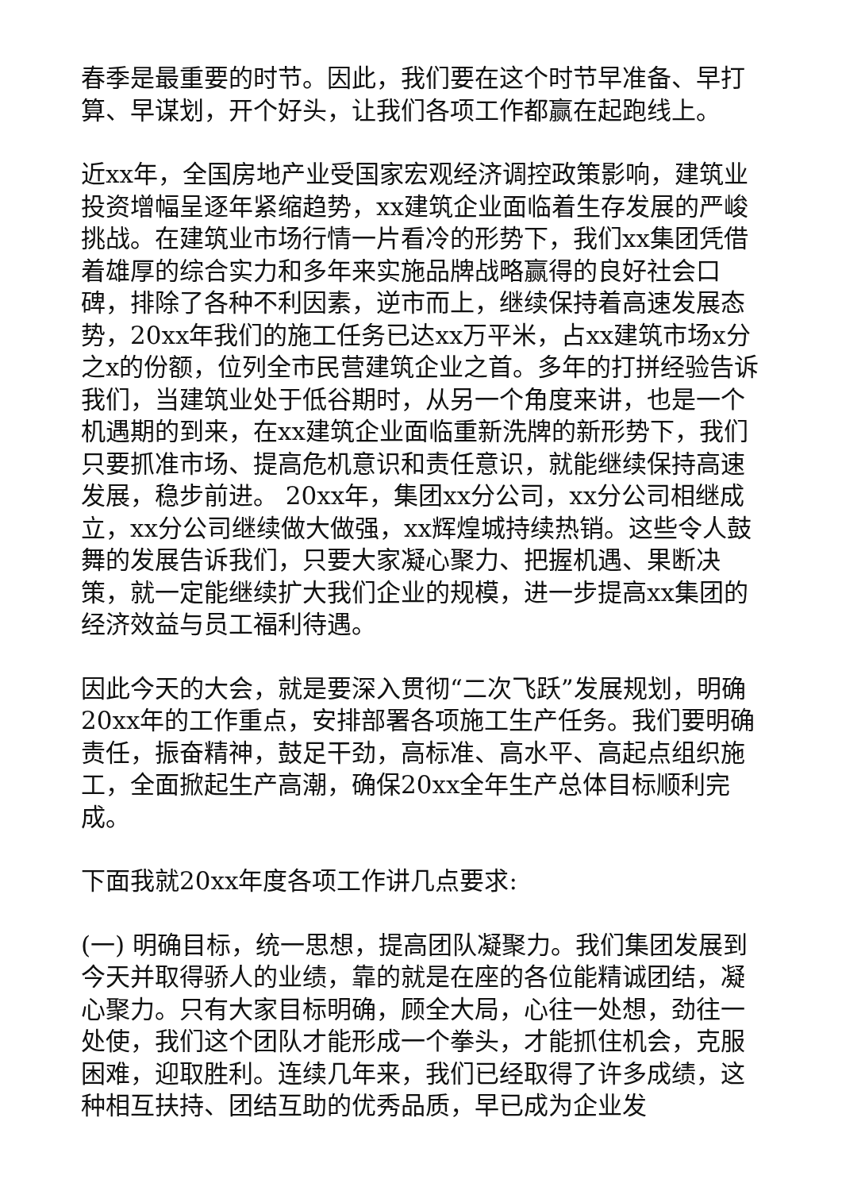春季是最重要的时节。因此，我们要在这个时节早准备、早打算、早谋划，开个好头，让我们各项工作都赢在起跑线上。
近xx年，全国房地产业受国家宏观经济调控政策影响，建筑业投资增幅呈逐年紧缩趋势，xx建筑企业面临着生存发展的严峻挑战。在建筑业市场行情一片看冷的形势下，我们xx集团凭借着雄厚的综合实力和多年来实施品牌战略赢得的良好社会口碑，排除了各种不利因素，逆市而上，继续保持着高速发展态势，20xx年我们的施工任务已达xx万平米，占xx建筑市场x分之x的份额，位列全市民营建筑企业之首。多年的打拼经验告诉我们，当建筑业处于低谷期时，从另一个角度来讲，也是一个机遇期的到来，在xx建筑企业面临重新洗牌的新形势下，我们只要抓准市场、提高危机意识和责任意识，就能继续保持高速发展，稳步前进。 20xx年，集团xx分公司，xx分公司相继成立，xx分公司继续做大做强，xx辉煌城持续热销。这些令人鼓舞的发展告诉我们，只要大家凝心聚力、把握机遇、果断决策，就一定能继续扩大我们企业的规模，进一步提高xx集团的经济效益与员工福利待遇。
因此今天的大会，就是要深入贯彻“二次飞跃”发展规划，明确20xx年的工作重点，安排部署各项施工生产任务。我们要明确责任，振奋精神，鼓足干劲，高标准、高水平、高起点组织施工，全面掀起生产高潮，确保20xx全年生产总体目标顺利完成。
下面我就20xx年度各项工作讲几点要求:
(一) 明确目标，统一思想，提高团队凝聚力。我们集团发展到今天并取得骄人的业绩，靠的就是在座的各位能精诚团结，凝心聚力。只有大家目标明确，顾全大局，心往一处想，劲往一处使，我们这个团队才能形成一个拳头，才能抓住机会，克服困难，迎取胜利。连续几年来，我们已经取得了许多成绩，这种相互扶持、团结互助的优秀品质，早已成为企业发